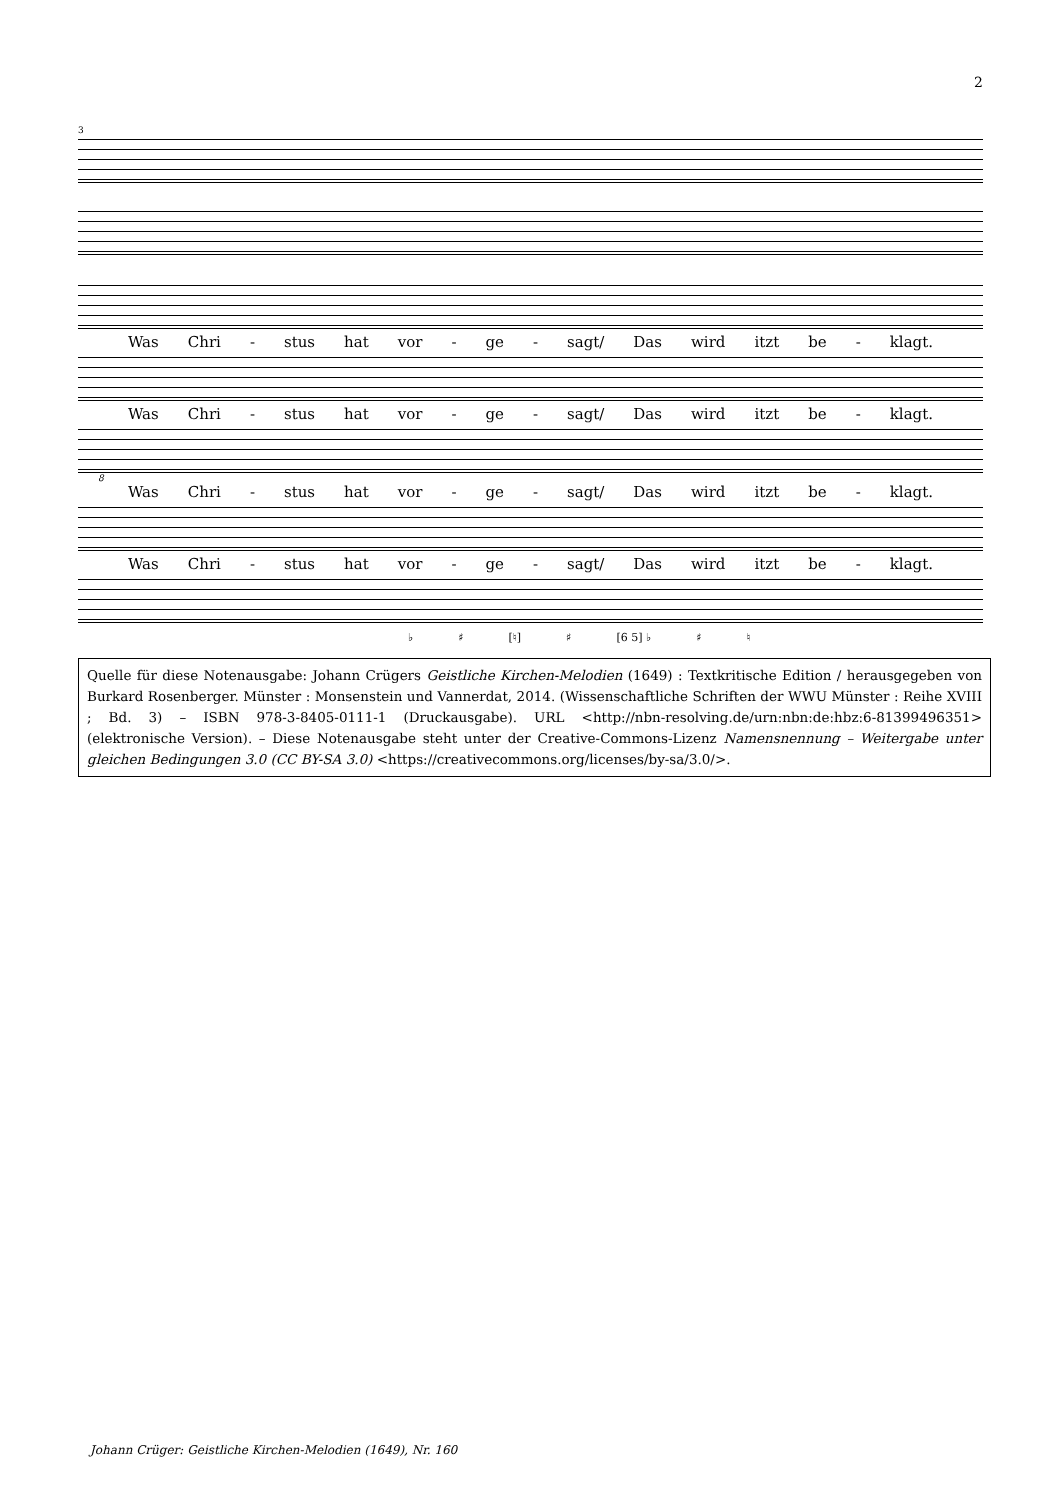2
3
Was Chri - stus hat vor - ge - sagt/ Das wird itzt be - klagt.
Was Chri - stus hat vor - ge - sagt/ Das wird itzt be - klagt.
8
Was Chri - stus hat vor - ge - sagt/ Das wird itzt be - klagt.
Was Chri - stus hat vor - ge - sagt/ Das wird itzt be - klagt.
♭ ♯ [♮] ♯ [6 5] ♭ ♯ ♮
Quelle für diese Notenausgabe: Johann Crügers Geistliche Kirchen-Melodien (1649) : Textkritische Edition / herausgegeben von Burkard Rosenberger. Münster : Monsenstein und Vannerdat, 2014. (Wissenschaftliche Schriften der WWU Münster : Reihe XVIII ; Bd. 3) – ISBN 978-3-8405-0111-1 (Druckausgabe). URL <http://nbn-resolving.de/urn:nbn:de:hbz:6-81399496351> (elektronische Version). – Diese Notenausgabe steht unter der Creative-Commons-Lizenz Namensnennung – Weitergabe unter gleichen Bedingungen 3.0 (CC BY-SA 3.0) <https://creativecommons.org/licenses/by-sa/3.0/>.
Johann Crüger: Geistliche Kirchen-Melodien (1649), Nr. 160